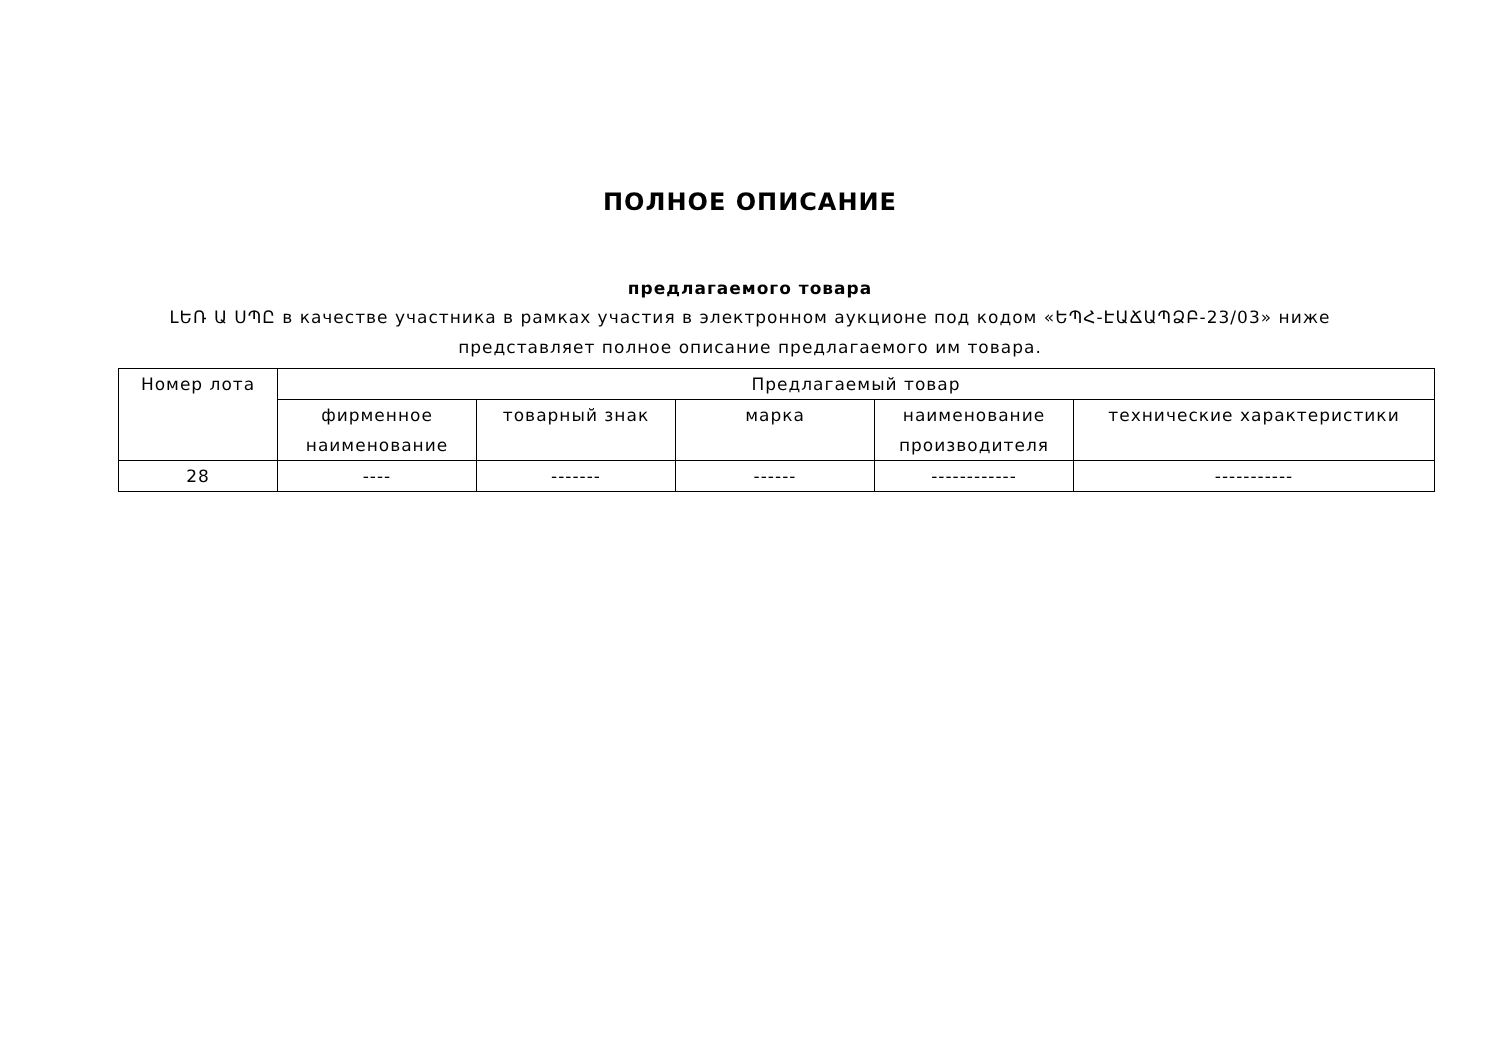ПОЛНОЕ ОПИСАНИЕ
предлагаемого товара
ԼԵՌ Ա ՍՊԸ в качестве участника в рамках участия в электронном аукционе под кодом «ԵՊՀ-ԷԱՃԱՊՁԲ-23/03» ниже
представляет полное описание предлагаемого им товара.
| Номер лота | Предлагаемый товар | | | | |
| --- | --- | --- | --- | --- | --- |
| | фирменное наименование | товарный знак | марка | наименование производителя | технические характеристики |
| 28 | ---- | ------- | ------ | ------------ | ----------- |